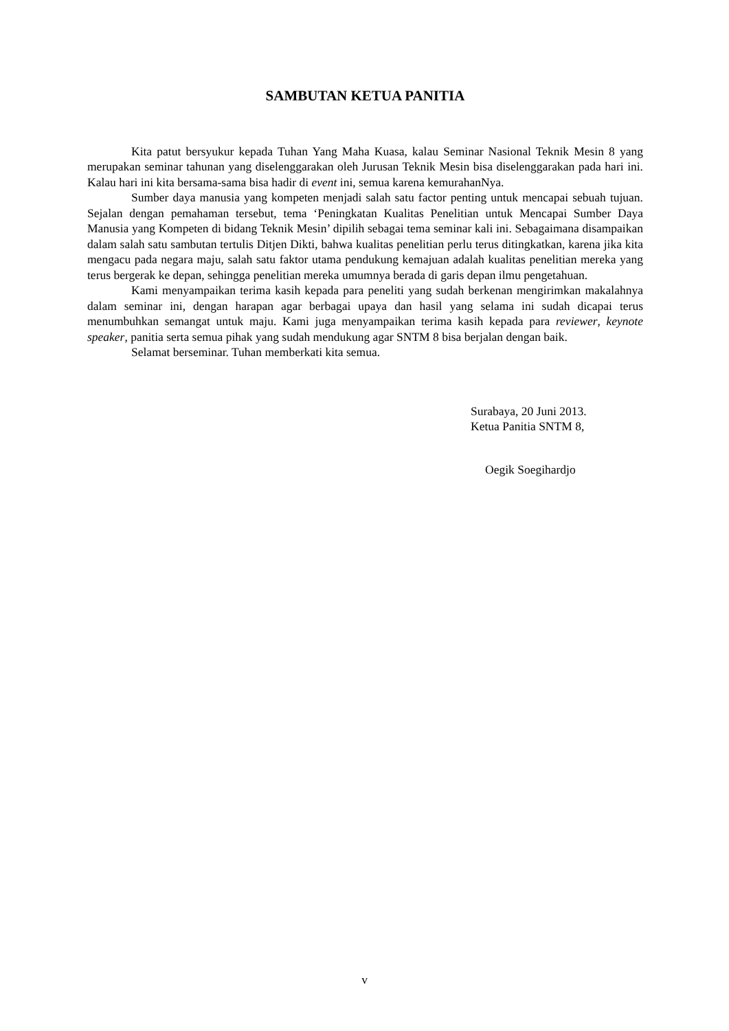SAMBUTAN KETUA PANITIA
Kita patut bersyukur kepada Tuhan Yang Maha Kuasa, kalau Seminar Nasional Teknik Mesin 8 yang merupakan seminar tahunan yang diselenggarakan oleh Jurusan Teknik Mesin bisa diselenggarakan pada hari ini. Kalau hari ini kita bersama-sama bisa hadir di event ini, semua karena kemurahanNya.
Sumber daya manusia yang kompeten menjadi salah satu factor penting untuk mencapai sebuah tujuan. Sejalan dengan pemahaman tersebut, tema ‘Peningkatan Kualitas Penelitian untuk Mencapai Sumber Daya Manusia yang Kompeten di bidang Teknik Mesin’ dipilih sebagai tema seminar kali ini. Sebagaimana disampaikan dalam salah satu sambutan tertulis Ditjen Dikti, bahwa kualitas penelitian perlu terus ditingkatkan, karena jika kita mengacu pada negara maju, salah satu faktor utama pendukung kemajuan adalah kualitas penelitian mereka yang terus bergerak ke depan, sehingga penelitian mereka umumnya berada di garis depan ilmu pengetahuan.
Kami menyampaikan terima kasih kepada para peneliti yang sudah berkenan mengirimkan makalahnya dalam seminar ini, dengan harapan agar berbagai upaya dan hasil yang selama ini sudah dicapai terus menumbuhkan semangat untuk maju. Kami juga menyampaikan terima kasih kepada para reviewer, keynote speaker, panitia serta semua pihak yang sudah mendukung agar SNTM 8 bisa berjalan dengan baik.
Selamat berseminar. Tuhan memberkati kita semua.
Surabaya, 20 Juni 2013.
Ketua Panitia SNTM 8,
Oegik Soegihardjo
v